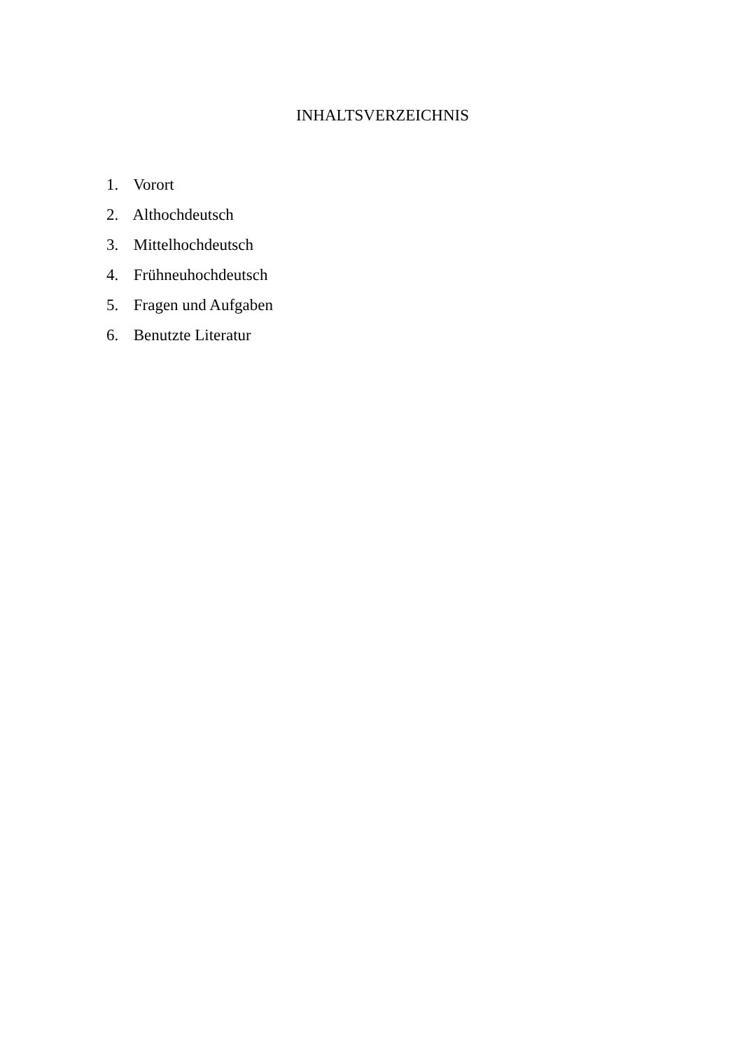INHALTSVERZEICHNIS
1. Vorort
2. Althochdeutsch
3. Mittelhochdeutsch
4. Frühneuhochdeutsch
5. Fragen und Aufgaben
6. Benutzte Literatur